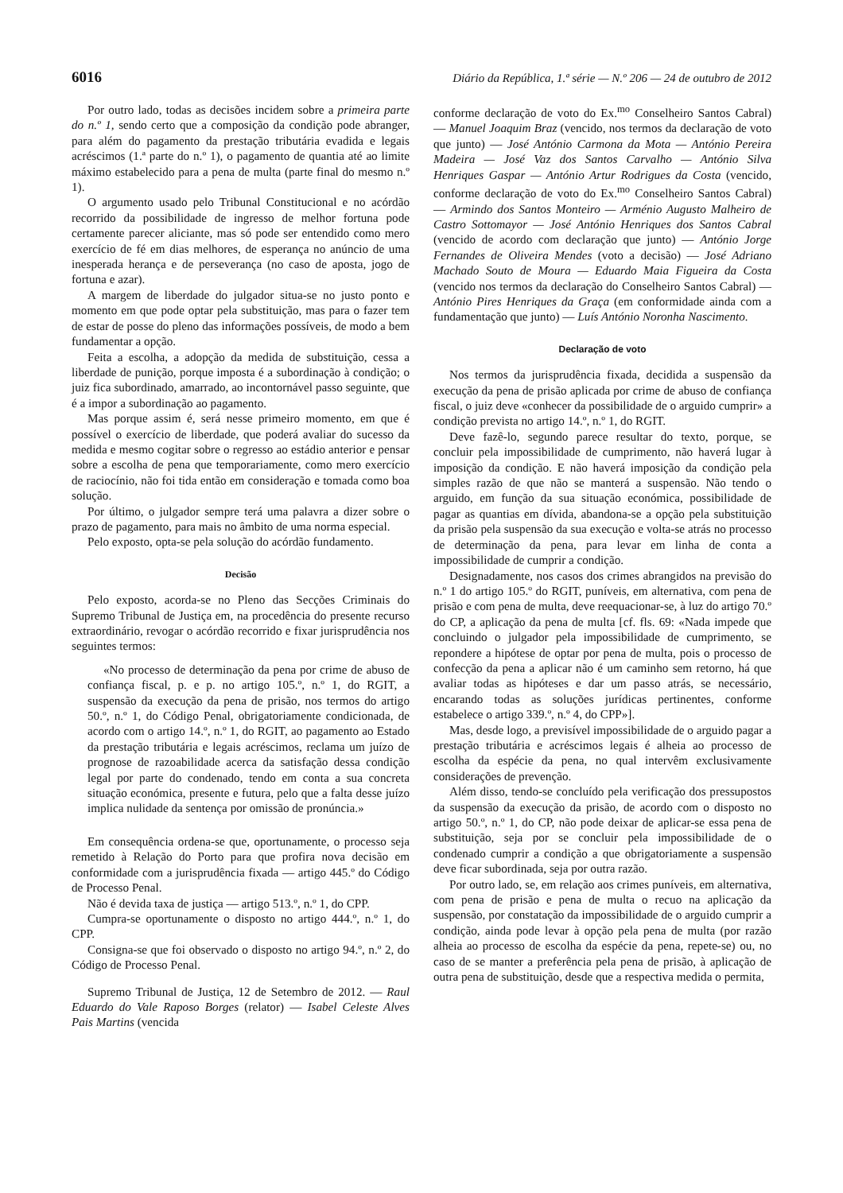6016 Diário da República, 1.ª série — N.º 206 — 24 de outubro de 2012
Por outro lado, todas as decisões incidem sobre a primeira parte do n.º 1, sendo certo que a composição da condição pode abranger, para além do pagamento da prestação tributária evadida e legais acréscimos (1.ª parte do n.º 1), o pagamento de quantia até ao limite máximo estabelecido para a pena de multa (parte final do mesmo n.º 1).
O argumento usado pelo Tribunal Constitucional e no acórdão recorrido da possibilidade de ingresso de melhor fortuna pode certamente parecer aliciante, mas só pode ser entendido como mero exercício de fé em dias melhores, de esperança no anúncio de uma inesperada herança e de perseverança (no caso de aposta, jogo de fortuna e azar).
A margem de liberdade do julgador situa-se no justo ponto e momento em que pode optar pela substituição, mas para o fazer tem de estar de posse do pleno das informações possíveis, de modo a bem fundamentar a opção.
Feita a escolha, a adopção da medida de substituição, cessa a liberdade de punição, porque imposta é a subordinação à condição; o juiz fica subordinado, amarrado, ao incontornável passo seguinte, que é a impor a subordinação ao pagamento.
Mas porque assim é, será nesse primeiro momento, em que é possível o exercício de liberdade, que poderá avaliar do sucesso da medida e mesmo cogitar sobre o regresso ao estádio anterior e pensar sobre a escolha de pena que temporariamente, como mero exercício de raciocínio, não foi tida então em consideração e tomada como boa solução.
Por último, o julgador sempre terá uma palavra a dizer sobre o prazo de pagamento, para mais no âmbito de uma norma especial.
Pelo exposto, opta-se pela solução do acórdão fundamento.
Decisão
Pelo exposto, acorda-se no Pleno das Secções Criminais do Supremo Tribunal de Justiça em, na procedência do presente recurso extraordinário, revogar o acórdão recorrido e fixar jurisprudência nos seguintes termos:
«No processo de determinação da pena por crime de abuso de confiança fiscal, p. e p. no artigo 105.º, n.º 1, do RGIT, a suspensão da execução da pena de prisão, nos termos do artigo 50.º, n.º 1, do Código Penal, obrigatoriamente condicionada, de acordo com o artigo 14.º, n.º 1, do RGIT, ao pagamento ao Estado da prestação tributária e legais acréscimos, reclama um juízo de prognose de razoabilidade acerca da satisfação dessa condição legal por parte do condenado, tendo em conta a sua concreta situação económica, presente e futura, pelo que a falta desse juízo implica nulidade da sentença por omissão de pronúncia.»
Em consequência ordena-se que, oportunamente, o processo seja remetido à Relação do Porto para que profira nova decisão em conformidade com a jurisprudência fixada — artigo 445.º do Código de Processo Penal.
Não é devida taxa de justiça — artigo 513.º, n.º 1, do CPP.
Cumpra-se oportunamente o disposto no artigo 444.º, n.º 1, do CPP.
Consigna-se que foi observado o disposto no artigo 94.º, n.º 2, do Código de Processo Penal.
Supremo Tribunal de Justiça, 12 de Setembro de 2012. — Raul Eduardo do Vale Raposo Borges (relator) — Isabel Celeste Alves Pais Martins (vencida
conforme declaração de voto do Ex.<sup>mo</sup> Conselheiro Santos Cabral) — Manuel Joaquim Braz (vencido, nos termos da declaração de voto que junto) — José António Carmona da Mota — António Pereira Madeira — José Vaz dos Santos Carvalho — António Silva Henriques Gaspar — António Artur Rodrigues da Costa (vencido, conforme declaração de voto do Ex.<sup>mo</sup> Conselheiro Santos Cabral) — Armindo dos Santos Monteiro — Arménio Augusto Malheiro de Castro Sottomayor — José António Henriques dos Santos Cabral (vencido de acordo com declaração que junto) — António Jorge Fernandes de Oliveira Mendes (voto a decisão) — José Adriano Machado Souto de Moura — Eduardo Maia Figueira da Costa (vencido nos termos da declaração do Conselheiro Santos Cabral) — António Pires Henriques da Graça (em conformidade ainda com a fundamentação que junto) — Luís António Noronha Nascimento.
Declaração de voto
Nos termos da jurisprudência fixada, decidida a suspensão da execução da pena de prisão aplicada por crime de abuso de confiança fiscal, o juiz deve «conhecer da possibilidade de o arguido cumprir» a condição prevista no artigo 14.º, n.º 1, do RGIT.
Deve fazê-lo, segundo parece resultar do texto, porque, se concluir pela impossibilidade de cumprimento, não haverá lugar à imposição da condição. E não haverá imposição da condição pela simples razão de que não se manterá a suspensão. Não tendo o arguido, em função da sua situação económica, possibilidade de pagar as quantias em dívida, abandona-se a opção pela substituição da prisão pela suspensão da sua execução e volta-se atrás no processo de determinação da pena, para levar em linha de conta a impossibilidade de cumprir a condição.
Designadamente, nos casos dos crimes abrangidos na previsão do n.º 1 do artigo 105.º do RGIT, puníveis, em alternativa, com pena de prisão e com pena de multa, deve reequacionar-se, à luz do artigo 70.º do CP, a aplicação da pena de multa [cf. fls. 69: «Nada impede que concluindo o julgador pela impossibilidade de cumprimento, se repondere a hipótese de optar por pena de multa, pois o processo de confecção da pena a aplicar não é um caminho sem retorno, há que avaliar todas as hipóteses e dar um passo atrás, se necessário, encarando todas as soluções jurídicas pertinentes, conforme estabelece o artigo 339.º, n.º 4, do CPP»].
Mas, desde logo, a previsível impossibilidade de o arguido pagar a prestação tributária e acréscimos legais é alheia ao processo de escolha da espécie da pena, no qual intervêm exclusivamente considerações de prevenção.
Além disso, tendo-se concluído pela verificação dos pressupostos da suspensão da execução da prisão, de acordo com o disposto no artigo 50.º, n.º 1, do CP, não pode deixar de aplicar-se essa pena de substituição, seja por se concluir pela impossibilidade de o condenado cumprir a condição a que obrigatoriamente a suspensão deve ficar subordinada, seja por outra razão.
Por outro lado, se, em relação aos crimes puníveis, em alternativa, com pena de prisão e pena de multa o recuo na aplicação da suspensão, por constatação da impossibilidade de o arguido cumprir a condição, ainda pode levar à opção pela pena de multa (por razão alheia ao processo de escolha da espécie da pena, repete-se) ou, no caso de se manter a preferência pela pena de prisão, à aplicação de outra pena de substituição, desde que a respectiva medida o permita,